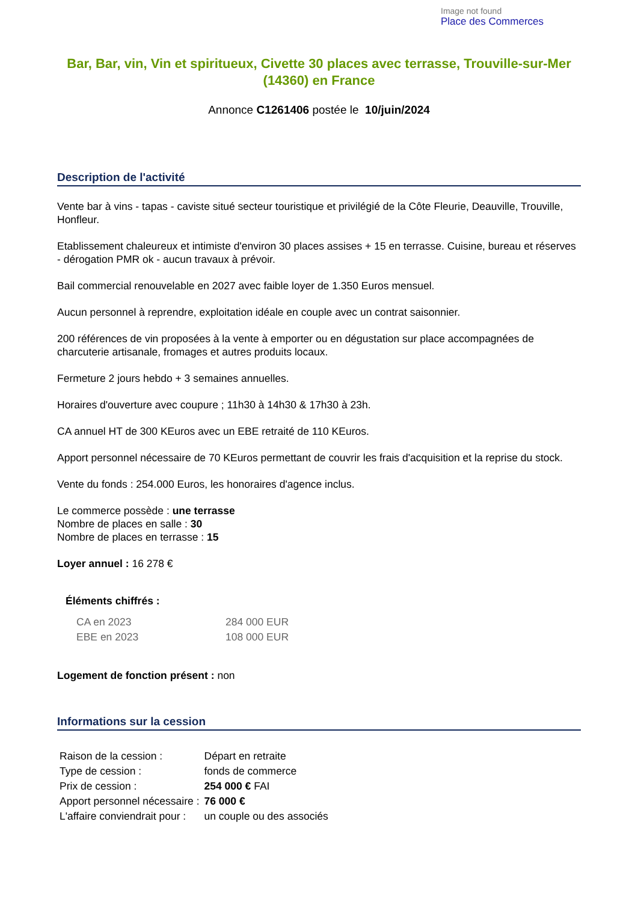Image not found
Place des Commerces
Bar, Bar, vin, Vin et spiritueux, Civette 30 places avec terrasse, Trouville-sur-Mer (14360) en France
Annonce C1261406 postée le 10/juin/2024
Description de l'activité
Vente bar à vins - tapas - caviste situé secteur touristique et privilégié de la Côte Fleurie, Deauville, Trouville, Honfleur.
Etablissement chaleureux et intimiste d'environ 30 places assises + 15 en terrasse. Cuisine, bureau et réserves - dérogation PMR ok - aucun travaux à prévoir.
Bail commercial renouvelable en 2027 avec faible loyer de 1.350 Euros mensuel.
Aucun personnel à reprendre, exploitation idéale en couple avec un contrat saisonnier.
200 références de vin proposées à la vente à emporter ou en dégustation sur place accompagnées de charcuterie artisanale, fromages et autres produits locaux.
Fermeture 2 jours hebdo + 3 semaines annuelles.
Horaires d'ouverture avec coupure ; 11h30 à 14h30 & 17h30 à 23h.
CA annuel HT de 300 KEuros avec un EBE retraité de 110 KEuros.
Apport personnel nécessaire de 70 KEuros permettant de couvrir les frais d'acquisition et la reprise du stock.
Vente du fonds : 254.000 Euros, les honoraires d'agence inclus.
Le commerce possède : une terrasse
Nombre de places en salle : 30
Nombre de places en terrasse : 15
Loyer annuel : 16 278 €
Éléments chiffrés :
| CA en 2023 | 284 000 EUR |
| EBE en 2023 | 108 000 EUR |
Logement de fonction présent : non
Informations sur la cession
| Raison de la cession : | Départ en retraite |
| Type de cession : | fonds de commerce |
| Prix de cession : | 254 000 € FAI |
| Apport personnel nécessaire : | 76 000 € |
| L'affaire conviendrait pour : | un couple ou des associés |